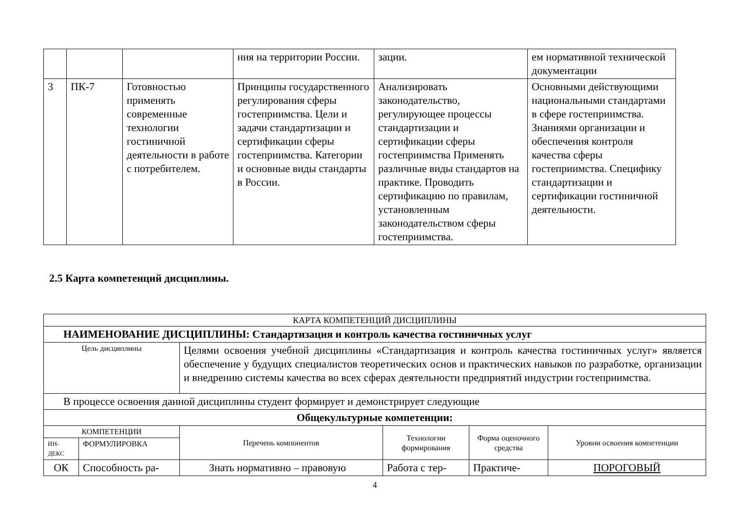| | | | ния на территории России. | зации. | ем нормативной технической документации |
| 3 | ПК-7 | Готовностью применять современные технологии гостиничной деятельности в работе с потребителем. | Принципы государственного регулирования сферы гостеприимства. Цели и задачи стандартизации и сертификации сферы гостеприимства. Категории и основные виды стандарты в России. | Анализировать законодательство, регулирующее процессы стандартизации и сертификации сферы гостеприимства Применять различные виды стандартов на практике. Проводить сертификацию по правилам, установленным законодательством сферы гостеприимства. | Основными действующими национальными стандартами в сфере гостеприимства. Знаниями организации и обеспечения контроля качества сферы гостеприимства. Специфику стандартизации и сертификации гостиничной деятельности. |
2.5 Карта компетенций дисциплины.
| КАРТА КОМПЕТЕНЦИЙ ДИСЦИПЛИНЫ | | | | | |
| НАИМЕНОВАНИЕ ДИСЦИПЛИНЫ: Стандартизация и контроль качества гостиничных услуг | | | | | |
| Цель дисциплины | | Целями освоения учебной дисциплины «Стандартизация и контроль качества гостиничных услуг» является обеспечение у будущих специалистов теоретических основ и практических навыков по разработке, организации и внедрению системы качества во всех сферах деятельности предприятий индустрии гостеприимства. | | | |
| В процессе освоения данной дисциплины студент формирует и демонстрирует следующие | | | | | |
| Общекультурные компетенции: | | | | | |
| КОМПЕТЕНЦИИ | | Перечень компонентов | Технологии формирования | Форма оценочного средства | Уровни освоения компетенции |
| ИН-ДЕКС | ФОРМУЛИРОВКА | | | | |
| ОК | Способность ра- | Знать нормативно – правовую | Работа с тер- | Практиче- | ПОРОГОВЫЙ |
4